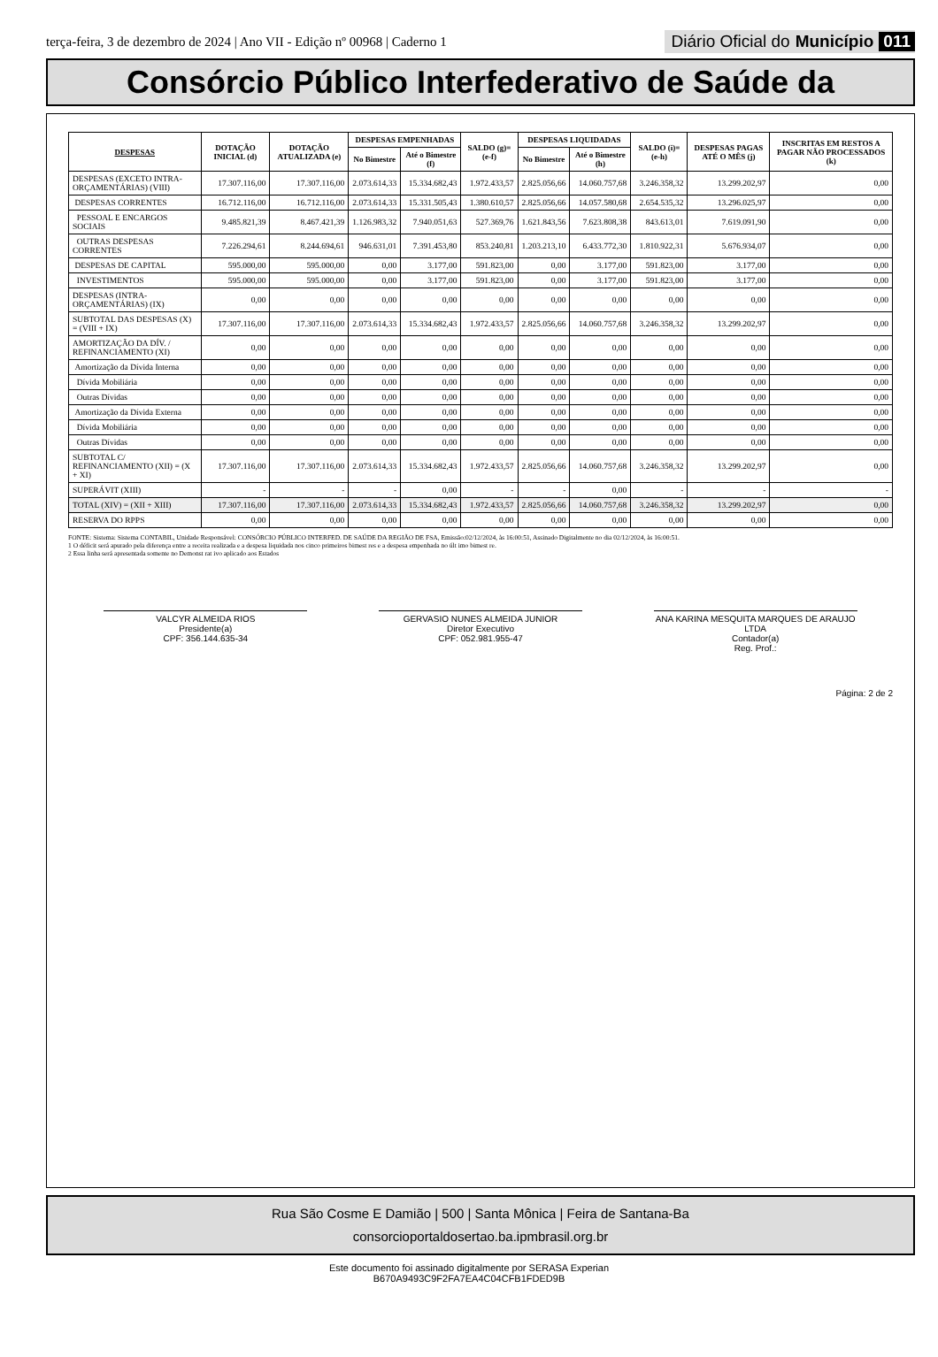terça-feira, 3 de dezembro de 2024 | Ano VII - Edição nº 00968 | Caderno 1
Diário Oficial do Município 011
Consórcio Público Interfederativo de Saúde da
| DESPESAS | DOTAÇÃO INICIAL (d) | DOTAÇÃO ATUALIZADA (e) | DESPESAS EMPENHADAS | | SALDO (g)=(e-f) | DESPESAS LIQUIDADAS | | SALDO (i)=(e-h) | DESPESAS PAGAS ATÉ O MÊS (j) | INSCRITAS EM RESTOS A PAGAR NÃO PROCESSADOS (k) |
| --- | --- | --- | --- | --- | --- | --- | --- | --- | --- | --- |
| | | | No Bimestre | Até o Bimestre (f) | | No Bimestre | Até o Bimestre (h) | | | |
| DESPESAS (EXCETO INTRA-ORÇAMENTÁRIAS) (VIII) | 17.307.116,00 | 17.307.116,00 | 2.073.614,33 | 15.334.682,43 | 1.972.433,57 | 2.825.056,66 | 14.060.757,68 | 3.246.358,32 | 13.299.202,97 | 0,00 |
| DESPESAS CORRENTES | 16.712.116,00 | 16.712.116,00 | 2.073.614,33 | 15.331.505,43 | 1.380.610,57 | 2.825.056,66 | 14.057.580,68 | 2.654.535,32 | 13.296.025,97 | 0,00 |
| PESSOAL E ENCARGOS SOCIAIS | 9.485.821,39 | 8.467.421,39 | 1.126.983,32 | 7.940.051,63 | 527.369,76 | 1.621.843,56 | 7.623.808,38 | 843.613,01 | 7.619.091,90 | 0,00 |
| OUTRAS DESPESAS CORRENTES | 7.226.294,61 | 8.244.694,61 | 946.631,01 | 7.391.453,80 | 853.240,81 | 1.203.213,10 | 6.433.772,30 | 1.810.922,31 | 5.676.934,07 | 0,00 |
| DESPESAS DE CAPITAL | 595.000,00 | 595.000,00 | 0,00 | 3.177,00 | 591.823,00 | 0,00 | 3.177,00 | 591.823,00 | 3.177,00 | 0,00 |
| INVESTIMENTOS | 595.000,00 | 595.000,00 | 0,00 | 3.177,00 | 591.823,00 | 0,00 | 3.177,00 | 591.823,00 | 3.177,00 | 0,00 |
| DESPESAS (INTRA-ORÇAMENTÁRIAS) (IX) | 0,00 | 0,00 | 0,00 | 0,00 | 0,00 | 0,00 | 0,00 | 0,00 | 0,00 | 0,00 |
| SUBTOTAL DAS DESPESAS (X) = (VIII + IX) | 17.307.116,00 | 17.307.116,00 | 2.073.614,33 | 15.334.682,43 | 1.972.433,57 | 2.825.056,66 | 14.060.757,68 | 3.246.358,32 | 13.299.202,97 | 0,00 |
| AMORTIZAÇÃO DA DÍV. / REFINANCIAMENTO (XI) | 0,00 | 0,00 | 0,00 | 0,00 | 0,00 | 0,00 | 0,00 | 0,00 | 0,00 | 0,00 |
| Amortização da Dívida Interna | 0,00 | 0,00 | 0,00 | 0,00 | 0,00 | 0,00 | 0,00 | 0,00 | 0,00 | 0,00 |
| Dívida Mobiliária | 0,00 | 0,00 | 0,00 | 0,00 | 0,00 | 0,00 | 0,00 | 0,00 | 0,00 | 0,00 |
| Outras Dívidas | 0,00 | 0,00 | 0,00 | 0,00 | 0,00 | 0,00 | 0,00 | 0,00 | 0,00 | 0,00 |
| Amortização da Dívida Externa | 0,00 | 0,00 | 0,00 | 0,00 | 0,00 | 0,00 | 0,00 | 0,00 | 0,00 | 0,00 |
| Dívida Mobiliária | 0,00 | 0,00 | 0,00 | 0,00 | 0,00 | 0,00 | 0,00 | 0,00 | 0,00 | 0,00 |
| Outras Dívidas | 0,00 | 0,00 | 0,00 | 0,00 | 0,00 | 0,00 | 0,00 | 0,00 | 0,00 | 0,00 |
| SUBTOTAL C/ REFINANCIAMENTO (XII) = (X + XI) | 17.307.116,00 | 17.307.116,00 | 2.073.614,33 | 15.334.682,43 | 1.972.433,57 | 2.825.056,66 | 14.060.757,68 | 3.246.358,32 | 13.299.202,97 | 0,00 |
| SUPERÁVIT (XIII) | - | - | - | 0,00 | - | - | 0,00 | - | - | - |
| TOTAL (XIV) = (XII + XIII) | 17.307.116,00 | 17.307.116,00 | 2.073.614,33 | 15.334.682,43 | 1.972.433,57 | 2.825.056,66 | 14.060.757,68 | 3.246.358,32 | 13.299.202,97 | 0,00 |
| RESERVA DO RPPS | 0,00 | 0,00 | 0,00 | 0,00 | 0,00 | 0,00 | 0,00 | 0,00 | 0,00 | 0,00 |
FONTE: Sistema: Sistema CONTABIL, Unidade Responsável: CONSÓRCIO PÚBLICO INTERFED. DE SAÚDE DA REGIÃO DE FSA, Emissão:02/12/2024, às 16:00:51, Assinado Digitalmente no dia 02/12/2024, às 16:00:51.
1 O déficit será apurado pela diferença entre a receita realizada e a despesa liquidada nos cinco primeiros bimest res e a despesa empenhada no últ imo bimest re.
2 Essa linha será apresentada somente no Demonst rat ivo aplicado aos Estados
VALCYR ALMEIDA RIOS
Presidente(a)
CPF: 356.144.635-34
GERVASIO NUNES ALMEIDA JUNIOR
Diretor Executivo
CPF: 052.981.955-47
ANA KARINA MESQUITA MARQUES DE ARAUJO LTDA
Contador(a)
Reg. Prof.:
Página: 2 de 2
Rua São Cosme E Damião | 500 | Santa Mônica | Feira de Santana-Ba
consorcioportaldosertao.ba.ipmbrasil.org.br
Este documento foi assinado digitalmente por SERASA Experian
B670A9493C9F2FA7EA4C04CFB1FDED9B